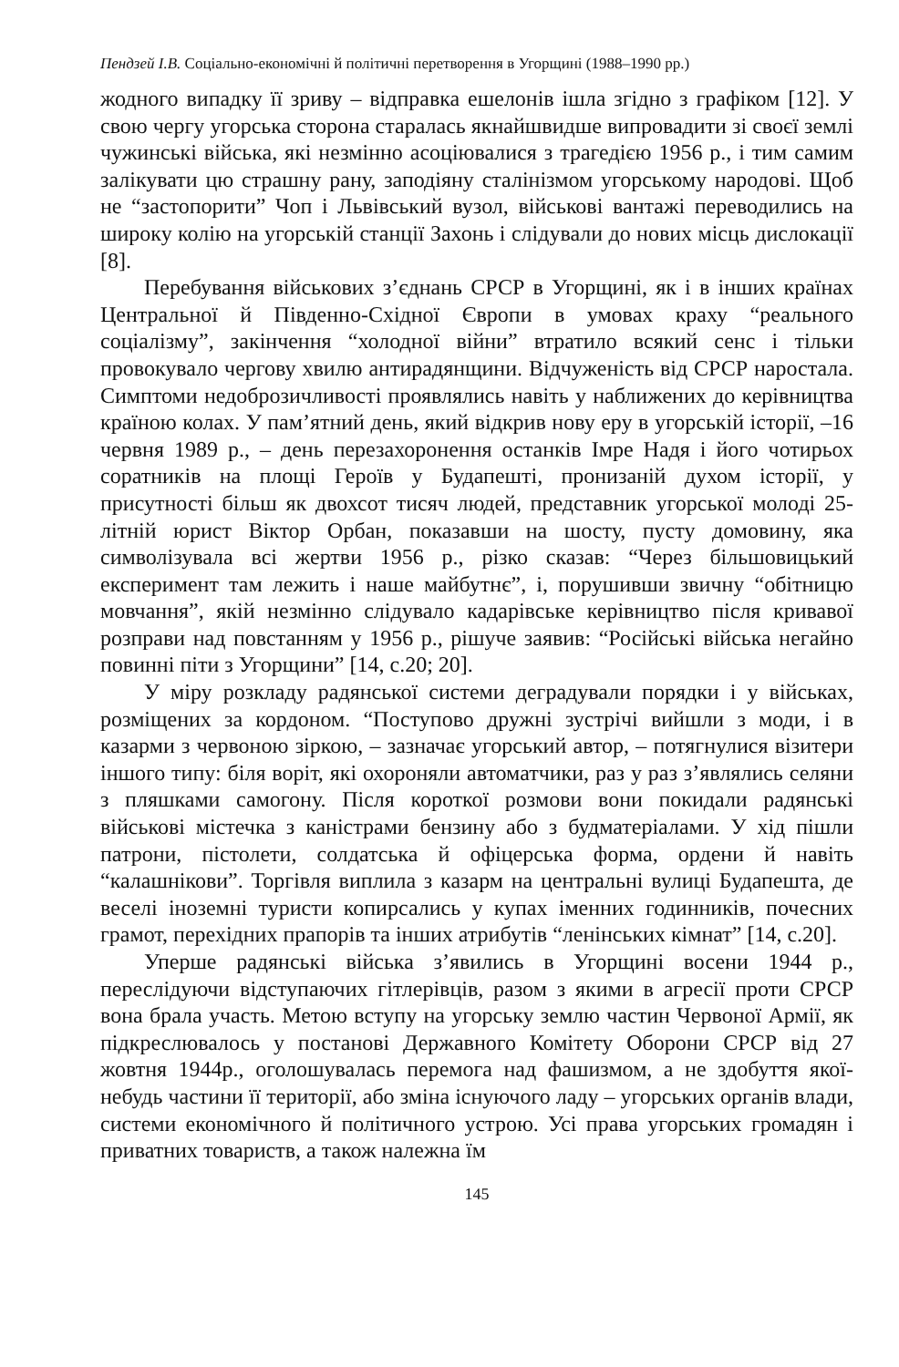Пендзей І.В. Соціально-економічні й політичні перетворення в Угорщині (1988–1990 рр.)
жодного випадку її зриву – відправка ешелонів ішла згідно з графіком [12]. У свою чергу угорська сторона старалась якнайшвидше випровадити зі своєї землі чужинські війська, які незмінно асоціювалися з трагедією 1956 р., і тим самим залікувати цю страшну рану, заподіяну сталінізмом угорському народові. Щоб не “застопорити” Чоп і Львівський вузол, військові вантажі переводились на широку колію на угорській станції Захонь і слідували до нових місць дислокації [8].
Перебування військових з’єднань СРСР в Угорщині, як і в інших країнах Центральної й Південно-Східної Європи в умовах краху “реального соціалізму”, закінчення “холодної війни” втратило всякий сенс і тільки провокувало чергову хвилю антирадянщини. Відчуженість від СРСР наростала. Симптоми недоброзичливості проявлялись навіть у наближених до керівництва країною колах. У пам’ятний день, який відкрив нову еру в угорській історії, –16 червня 1989 р., – день перезахоронення останків Імре Надя і його чотирьох соратників на площі Героїв у Будапешті, пронизаній духом історії, у присутності більш як двохсот тисяч людей, представник угорської молоді 25-літній юрист Віктор Орбан, показавши на шосту, пусту домовину, яка символізувала всі жертви 1956 р., різко сказав: “Через більшовицький експеримент там лежить і наше майбутнє”, і, порушивши звичну “обітницю мовчання”, якій незмінно слідувало кадарівське керівництво після кривавої розправи над повстанням у 1956 р., рішуче заявив: “Російські війська негайно повинні піти з Угорщини” [14, с.20; 20].
У міру розкладу радянської системи деградували порядки і у військах, розміщених за кордоном. “Поступово дружні зустрічі вийшли з моди, і в казарми з червоною зіркою, – зазначає угорський автор, – потягнулися візитери іншого типу: біля воріт, які охороняли автоматчики, раз у раз з’являлись селяни з пляшками самогону. Після короткої розмови вони покидали радянські військові містечка з каністрами бензину або з будматеріалами. У хід пішли патрони, пістолети, солдатська й офіцерська форма, ордени й навіть “калашнікови”. Торгівля виплила з казарм на центральні вулиці Будапешта, де веселі іноземні туристи копирсались у купах іменних годинників, почесних грамот, перехідних прапорів та інших атрибутів “ленінських кімнат” [14, с.20].
Уперше радянські війська з’явились в Угорщині восени 1944 р., переслідуючи відступаючих гітлерівців, разом з якими в агресії проти СРСР вона брала участь. Метою вступу на угорську землю частин Червоної Армії, як підкреслювалось у постанові Державного Комітету Оборони СРСР від 27 жовтня 1944р., оголошувалась перемога над фашизмом, а не здобуття якої-небудь частини її території, або зміна існуючого ладу – угорських органів влади, системи економічного й політичного устрою. Усі права угорських громадян і приватних товариств, а також належна їм
145